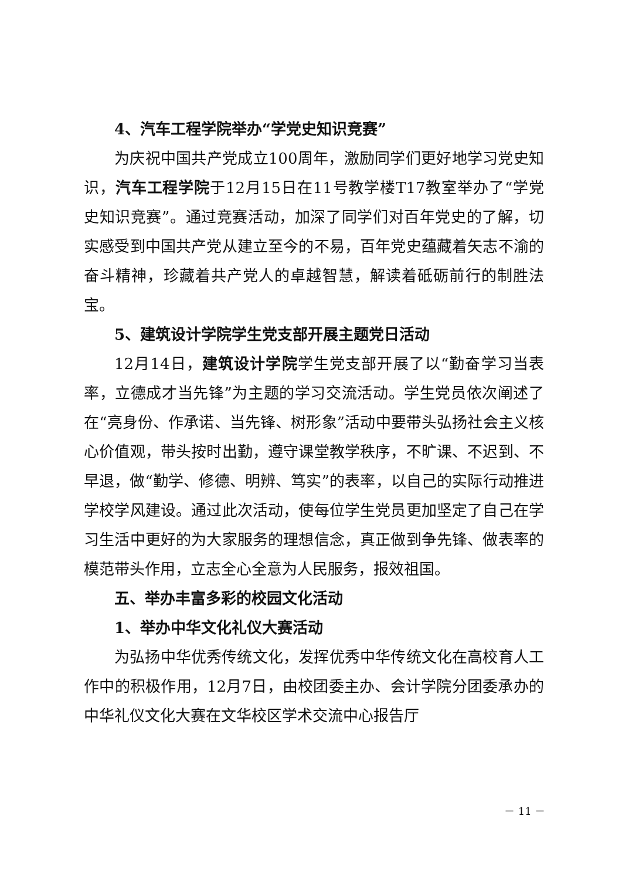4、汽车工程学院举办“学党史知识竞赛”
为庆祝中国共产党成立100周年，激励同学们更好地学习党史知识，汽车工程学院于12月15日在11号教学楼T17教室举办了“学党史知识竞赛”。通过竞赛活动，加深了同学们对百年党史的了解，切实感受到中国共产党从建立至今的不易，百年党史蕴藏着矢志不渝的奋斗精神，珍藏着共产党人的卓越智慧，解读着砥砺前行的制胜法宝。
5、建筑设计学院学生党支部开展主题党日活动
12月14日，建筑设计学院学生党支部开展了以“勤奋学习当表率，立德成才当先锋”为主题的学习交流活动。学生党员依次阐述了在“亮身份、作承诺、当先锋、树形象”活动中要带头弘扬社会主义核心价值观，带头按时出勤，遵守课堂教学秩序，不旷课、不迟到、不早退，做“勤学、修德、明辨、笃实”的表率，以自己的实际行动推进学校学风建设。通过此次活动，使每位学生党员更加坚定了自己在学习生活中更好的为大家服务的理想信念，真正做到争先锋、做表率的模范带头作用，立志全心全意为人民服务，报效祖国。
五、举办丰富多彩的校园文化活动
1、举办中华文化礼仪大赛活动
为弘扬中华优秀传统文化，发挥优秀中华传统文化在高校育人工作中的积极作用，12月7日，由校团委主办、会计学院分团委承办的中华礼仪文化大赛在文华校区学术交流中心报告厅
－ 11 －